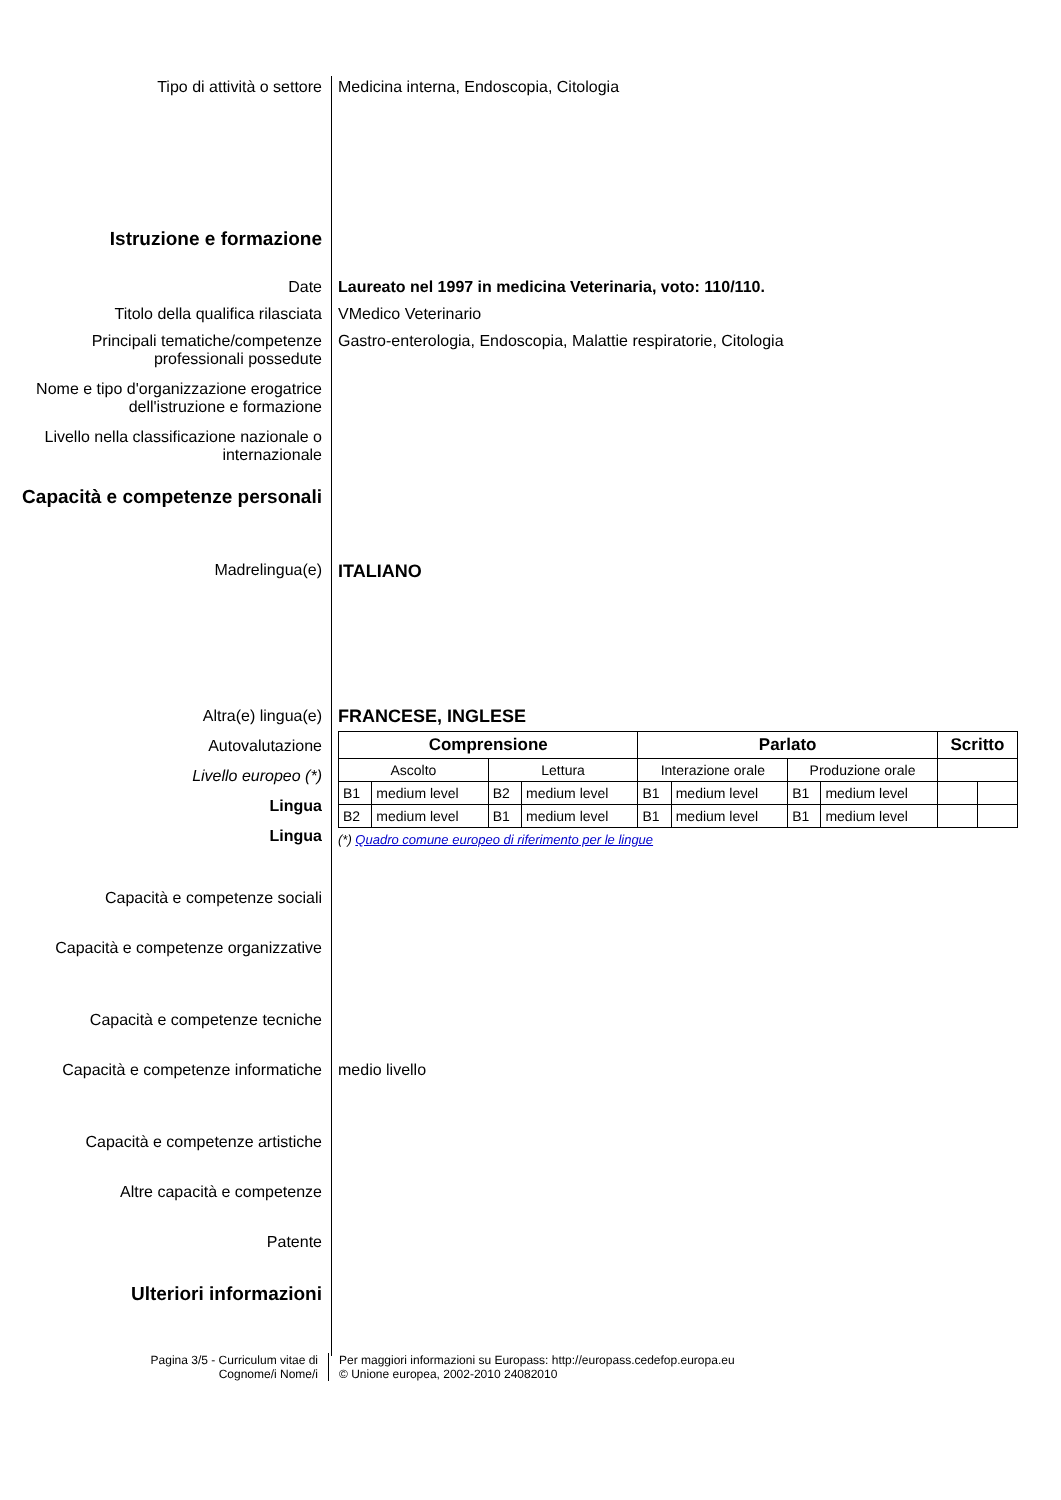Tipo di attività o settore Medicina interna, Endoscopia, Citologia
Istruzione e formazione
Date Laureato nel 1997 in medicina Veterinaria, voto: 110/110.
Titolo della qualifica rilasciata VMedico Veterinario
Principali tematiche/competenze professionali possedute
Gastro-enterologia, Endoscopia, Malattie respiratorie, Citologia
Nome e tipo d'organizzazione erogatrice dell'istruzione e formazione
Livello nella classificazione nazionale o internazionale
Capacità e competenze personali
Madrelingua(e) ITALIANO
Altra(e) lingua(e)
Autovalutazione
Livello europeo (*)
Lingua
Lingua
FRANCESE, INGLESE
| Comprensione | | | | Parlato | | | | Scritto | |
| --- | --- | --- | --- | --- | --- | --- | --- | --- | --- |
| Ascolto | | Lettura | | Interazione orale | | Produzione orale | | | |
| B1 | medium level | B2 | medium level | B1 | medium level | B1 | medium level | | |
| B2 | medium level | B1 | medium level | B1 | medium level | B1 | medium level | | |
(*) Quadro comune europeo di riferimento per le lingue
Capacità e competenze sociali
Capacità e competenze organizzative
Capacità e competenze tecniche
Capacità e competenze informatiche
medio livello
Capacità e competenze artistiche
Altre capacità e competenze
Patente
Ulteriori informazioni
Pagina 3/5 - Curriculum vitae di
Cognome/i Nome/i
Per maggiori informazioni su Europass: http://europass.cedefop.europa.eu
© Unione europea, 2002-2010 24082010